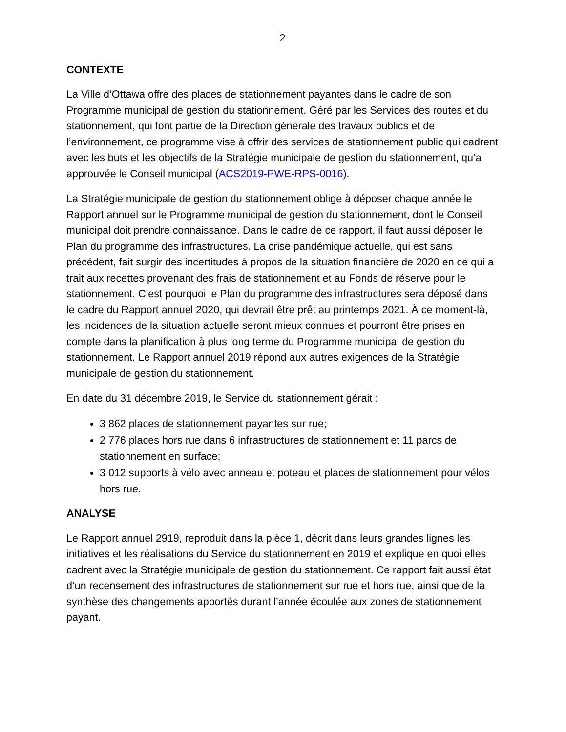2
CONTEXTE
La Ville d’Ottawa offre des places de stationnement payantes dans le cadre de son Programme municipal de gestion du stationnement. Géré par les Services des routes et du stationnement, qui font partie de la Direction générale des travaux publics et de l’environnement, ce programme vise à offrir des services de stationnement public qui cadrent avec les buts et les objectifs de la Stratégie municipale de gestion du stationnement, qu’a approuvée le Conseil municipal (ACS2019-PWE-RPS-0016).
La Stratégie municipale de gestion du stationnement oblige à déposer chaque année le Rapport annuel sur le Programme municipal de gestion du stationnement, dont le Conseil municipal doit prendre connaissance. Dans le cadre de ce rapport, il faut aussi déposer le Plan du programme des infrastructures. La crise pandémique actuelle, qui est sans précédent, fait surgir des incertitudes à propos de la situation financière de 2020 en ce qui a trait aux recettes provenant des frais de stationnement et au Fonds de réserve pour le stationnement. C’est pourquoi le Plan du programme des infrastructures sera déposé dans le cadre du Rapport annuel 2020, qui devrait être prêt au printemps 2021. À ce moment-là, les incidences de la situation actuelle seront mieux connues et pourront être prises en compte dans la planification à plus long terme du Programme municipal de gestion du stationnement. Le Rapport annuel 2019 répond aux autres exigences de la Stratégie municipale de gestion du stationnement.
En date du 31 décembre 2019, le Service du stationnement gérait :
3 862 places de stationnement payantes sur rue;
2 776 places hors rue dans 6 infrastructures de stationnement et 11 parcs de stationnement en surface;
3 012 supports à vélo avec anneau et poteau et places de stationnement pour vélos hors rue.
ANALYSE
Le Rapport annuel 2919, reproduit dans la pièce 1, décrit dans leurs grandes lignes les initiatives et les réalisations du Service du stationnement en 2019 et explique en quoi elles cadrent avec la Stratégie municipale de gestion du stationnement. Ce rapport fait aussi état d’un recensement des infrastructures de stationnement sur rue et hors rue, ainsi que de la synthèse des changements apportés durant l’année écoulée aux zones de stationnement payant.